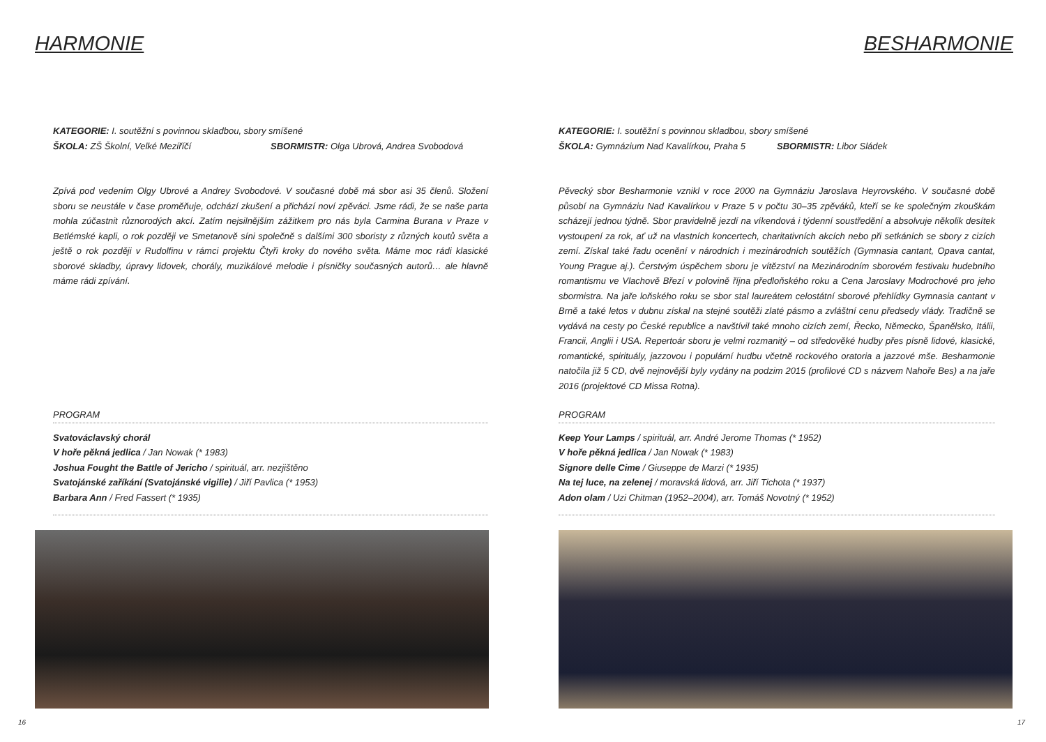HARMONIE
KATEGORIE: I. soutěžní s povinnou skladbou, sbory smíšené
ŠKOLA: ZŠ Školní, Velké Meziříčí SBORMISTR: Olga Ubrová, Andrea Svobodová
Zpívá pod vedením Olgy Ubrové a Andrey Svobodové. V současné době má sbor asi 35 členů. Složení sboru se neustále v čase proměňuje, odchází zkušení a přichází noví zpěváci. Jsme rádi, že se naše parta mohla zúčastnit různorodých akcí. Zatím nejsilnějším zážitkem pro nás byla Carmina Burana v Praze v Betlémské kapli, o rok později ve Smetanově síni společně s dalšími 300 sboristy z různých koutů světa a ještě o rok později v Rudolfinu v rámci projektu Čtyři kroky do nového světa. Máme moc rádi klasické sborové skladby, úpravy lidovek, chorály, muzikálové melodie i písničky současných autorů… ale hlavně máme rádi zpívání.
PROGRAM
Svatováclavský chorál
V hoře pěkná jedlica / Jan Nowak (* 1983)
Joshua Fought the Battle of Jericho / spirituál, arr. nezjištěno
Svatojánské zaříkání (Svatojánské vigilie) / Jiří Pavlica (* 1953)
Barbara Ann / Fred Fassert (* 1935)
16
BESHARMONIE
KATEGORIE: I. soutěžní s povinnou skladbou, sbory smíšené
ŠKOLA: Gymnázium Nad Kavalírkou, Praha 5 SBORMISTR: Libor Sládek
Pěvecký sbor Besharmonie vznikl v roce 2000 na Gymnáziu Jaroslava Heyrovského. V současné době působí na Gymnáziu Nad Kavalírkou v Praze 5 v počtu 30–35 zpěváků, kteří se ke společným zkouškám scházejí jednou týdně. Sbor pravidelně jezdí na víkendová i týdenní soustředění a absolvuje několik desítek vystoupení za rok, ať už na vlastních koncertech, charitativních akcích nebo při setkáních se sbory z cizích zemí. Získal také řadu ocenění v národních i mezinárodních soutěžích (Gymnasia cantant, Opava cantat, Young Prague aj.). Čerstvým úspěchem sboru je vítězství na Mezinárodním sborovém festivalu hudebního romantismu ve Vlachově Březí v polovině října předloňského roku a Cena Jaroslavy Modrochové pro jeho sbormistra. Na jaře loňského roku se sbor stal laureátem celostátní sborové přehlídky Gymnasia cantant v Brně a také letos v dubnu získal na stejné soutěži zlaté pásmo a zvláštní cenu předsedy vlády. Tradičně se vydává na cesty po České republice a navštívil také mnoho cizích zemí, Řecko, Německo, Španělsko, Itálii, Francii, Anglii i USA. Repertoár sboru je velmi rozmanitý – od středověké hudby přes písně lidové, klasické, romantické, spirituály, jazzovou i populární hudbu včetně rockového oratoria a jazzové mše. Besharmonie natočila již 5 CD, dvě nejnovější byly vydány na podzim 2015 (profilové CD s názvem Nahoře Bes) a na jaře 2016 (projektové CD Missa Rotna).
PROGRAM
Keep Your Lamps / spirituál, arr. André Jerome Thomas (* 1952)
V hoře pěkná jedlica / Jan Nowak (* 1983)
Signore delle Cime / Giuseppe de Marzi (* 1935)
Na tej luce, na zelenej / moravská lidová, arr. Jiří Tichota (* 1937)
Adon olam / Uzi Chitman (1952–2004), arr. Tomáš Novotný (* 1952)
17